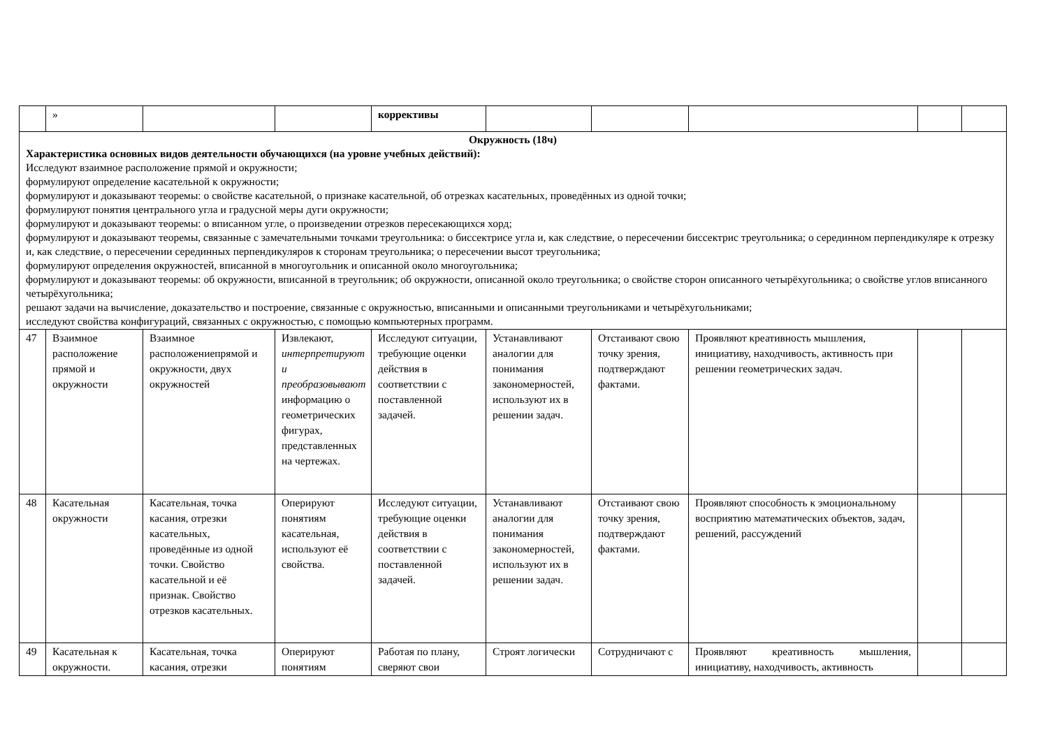| | » | | | коррективы | | | | | |
| Окружность (18ч) Характеристика основных видов деятельности обучающихся (на уровне учебных действий): Исследуют взаимное расположение прямой и окружности; формулируют определение касательной к окружности; формулируют и доказывают теоремы: о свойстве касательной, о признаке касательной, об отрезках касательных, проведённых из одной точки; формулируют понятия центрального угла и градусной меры дуги окружности; формулируют и доказывают теоремы: о вписанном угле, о произведении отрезков пересекающихся хорд; формулируют и доказывают теоремы, связанные с замечательными точками треугольника: о биссектрисе угла и, как следствие, о пересечении биссектрис треугольника; о серединном перпендикуляре к отрезку и, как следствие, о пересечении серединных перпендикуляров к сторонам треугольника; о пересечении высот треугольника; формулируют определения окружностей, вписанной в многоугольник и описанной около многоугольника; формулируют и доказывают теоремы: об окружности, вписанной в треугольник; об окружности, описанной около треугольника; о свойстве сторон описанного четырёхугольника; о свойстве углов вписанного четырёхугольника; решают задачи на вычисление, доказательство и построение, связанные с окружностью, вписанными и описанными треугольниками и четырёхугольниками; исследуют свойства конфигураций, связанных с окружностью, с помощью компьютерных программ. | | | | | | | | | |
| 47 | Взаимное расположение прямой и окружности | Взаимное расположениепрямой и окружности, двух окружностей | Извлекают, интерпретируют и преобразовывают информацию о геометрических фигурах, представленных на чертежах. | Исследуют ситуации, требующие оценки действия в соответствии с поставленной задачей. | Устанавливают аналогии для понимания закономерностей, используют их в решении задач. | Отстаивают свою точку зрения, подтверждают фактами. | Проявляют креативность мышления, инициативу, находчивость, активность при решении геометрических задач. | | |
| 48 | Касательная окружности | Касательная, точка касания, отрезки касательных, проведённые из одной точки. Свойство касательной и её признак. Свойство отрезков касательных. | Оперируют понятиям касательная, используют её свойства. | Исследуют ситуации, требующие оценки действия в соответствии с поставленной задачей. | Устанавливают аналогии для понимания закономерностей, используют их в решении задач. | Отстаивают свою точку зрения, подтверждают фактами. | Проявляют способность к эмоциональному восприятию математических объектов, задач, решений, рассуждений | | |
| 49 | Касательная к окружности. | Касательная, точка касания, отрезки | Оперируют понятиям | Работая по плану, сверяют свои | Строят логически | Сотрудничают с | Проявляют креативность мышления, инициативу, находчивость, активность | | |